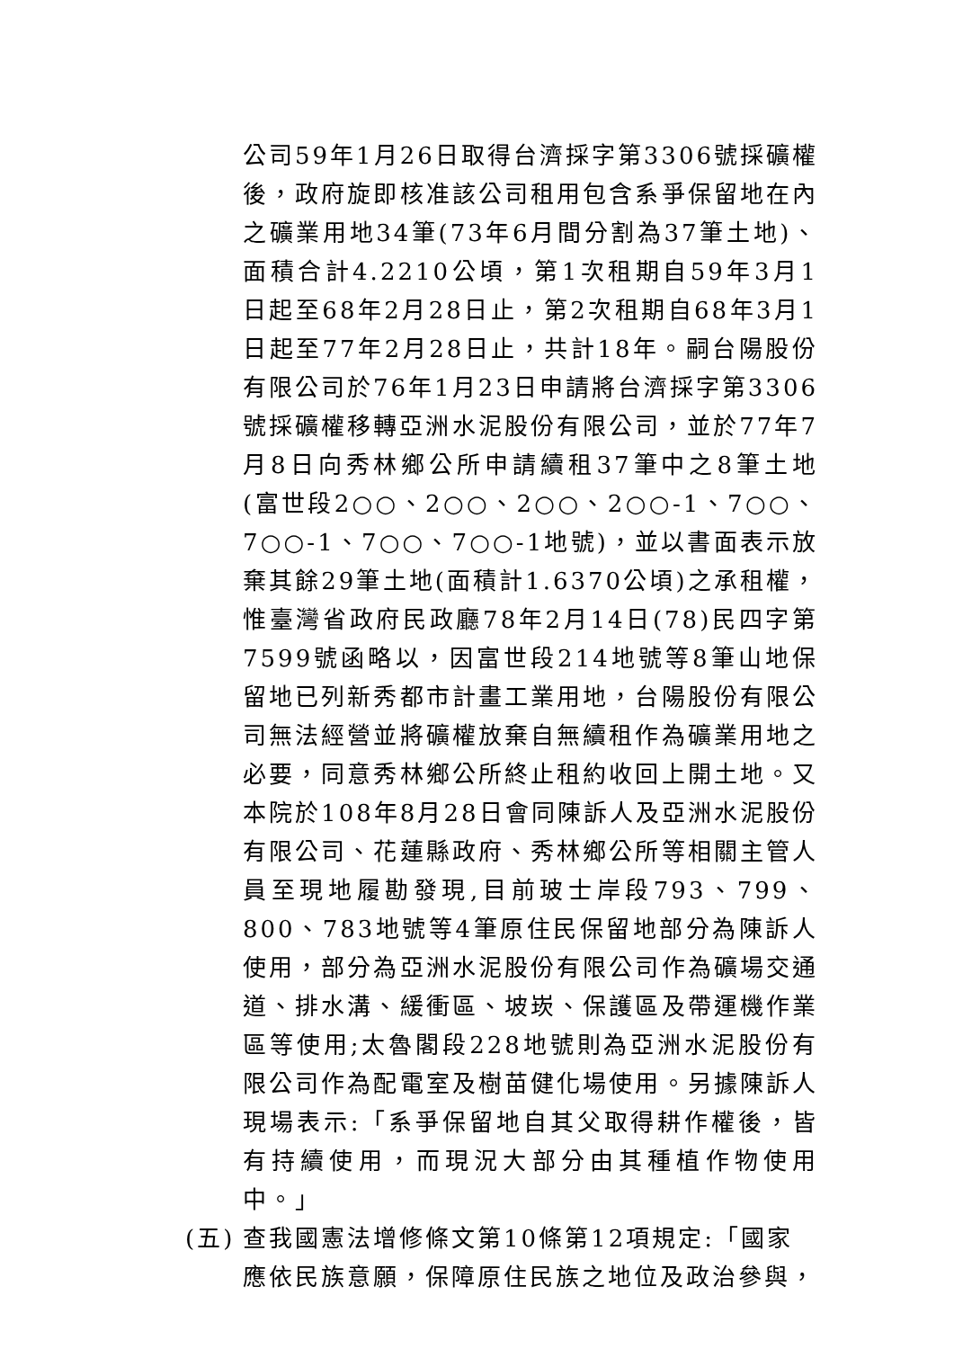公司59年1月26日取得台濟採字第3306號採礦權後，政府旋即核准該公司租用包含系爭保留地在內之礦業用地34筆(73年6月間分割為37筆土地)、面積合計4.2210公頃，第1次租期自59年3月1日起至68年2月28日止，第2次租期自68年3月1日起至77年2月28日止，共計18年。嗣台陽股份有限公司於76年1月23日申請將台濟採字第3306號採礦權移轉亞洲水泥股份有限公司，並於77年7月8日向秀林鄉公所申請續租37筆中之8筆土地(富世段2○○、2○○、2○○、2○○-1、7○○、7○○-1、7○○、7○○-1地號)，並以書面表示放棄其餘29筆土地(面積計1.6370公頃)之承租權，惟臺灣省政府民政廳78年2月14日(78)民四字第7599號函略以，因富世段214地號等8筆山地保留地已列新秀都市計畫工業用地，台陽股份有限公司無法經營並將礦權放棄自無續租作為礦業用地之必要，同意秀林鄉公所終止租約收回上開土地。又本院於108年8月28日會同陳訴人及亞洲水泥股份有限公司、花蓮縣政府、秀林鄉公所等相關主管人員至現地履勘發現,目前玻士岸段793、799、800、783地號等4筆原住民保留地部分為陳訴人使用，部分為亞洲水泥股份有限公司作為礦場交通道、排水溝、緩衝區、坡崁、保護區及帶運機作業區等使用;太魯閣段228地號則為亞洲水泥股份有限公司作為配電室及樹苗健化場使用。另據陳訴人現場表示:「系爭保留地自其父取得耕作權後，皆有持續使用，而現況大部分由其種植作物使用中。」
(五)
查我國憲法增修條文第10條第12項規定:「國家應依民族意願，保障原住民族之地位及政治參與，